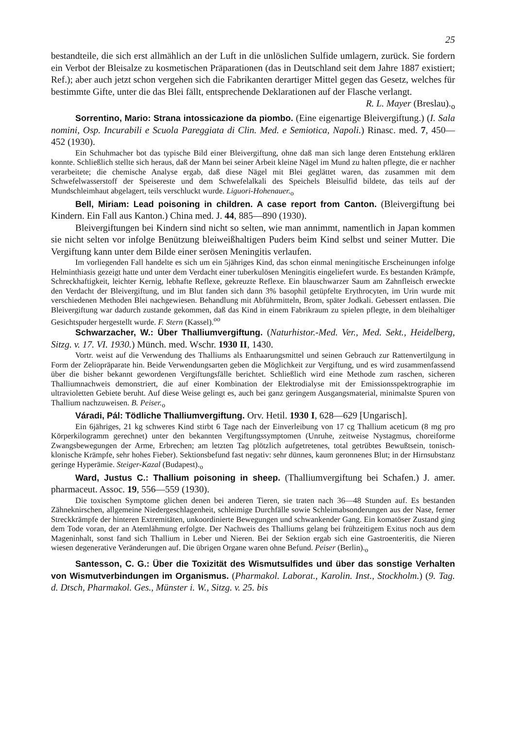25
bestandteile, die sich erst allmählich an der Luft in die unlöslichen Sulfide umlagern, zurück. Sie fordern ein Verbot der Bleisalze zu kosmetischen Präparationen (das in Deutschland seit dem Jahre 1887 existiert; Ref.); aber auch jetzt schon vergehen sich die Fabrikanten derartiger Mittel gegen das Gesetz, welches für bestimmte Gifte, unter die das Blei fällt, entsprechende Deklarationen auf der Flasche verlangt.
R. L. Mayer (Breslau).<sub>o</sub>
Sorrentino, Mario: Strana intossicazione da piombo. (Eine eigenartige Bleivergiftung.) (I. Sala nomini, Osp. Incurabili e Scuola Pareggiata di Clin. Med. e Semiotica, Napoli.) Rinasc. med. 7, 450—452 (1930).
Ein Schuhmacher bot das typische Bild einer Bleivergiftung, ohne daß man sich lange deren Entstehung erklären konnte. Schließlich stellte sich heraus, daß der Mann bei seiner Arbeit kleine Nägel im Mund zu halten pflegte, die er nachher verarbeitete; die chemische Analyse ergab, daß diese Nägel mit Blei geglättet waren, das zusammen mit dem Schwefelwasserstoff der Speisereste und dem Schwefelalkali des Speichels Bleisulfid bildete, das teils auf der Mundschleimhaut abgelagert, teils verschluckt wurde. Liguori-Hohenauer.<sub>o</sub>
Bell, Miriam: Lead poisoning in children. A case report from Canton. (Bleivergiftung bei Kindern. Ein Fall aus Kanton.) China med. J. 44, 885—890 (1930).
Bleivergiftungen bei Kindern sind nicht so selten, wie man annimmt, namentlich in Japan kommen sie nicht selten vor infolge Benützung bleiweißhaltigen Puders beim Kind selbst und seiner Mutter. Die Vergiftung kann unter dem Bilde einer serösen Meningitis verlaufen.
Im vorliegenden Fall handelte es sich um ein 5jähriges Kind, das schon einmal meningitische Erscheinungen infolge Helminthiasis gezeigt hatte und unter dem Verdacht einer tuberkulösen Meningitis eingeliefert wurde. Es bestanden Krämpfe, Schreckhaftigkeit, leichter Kernig, lebhafte Reflexe, gekreuzte Reflexe. Ein blauschwarzer Saum am Zahnfleisch erweckte den Verdacht der Bleivergiftung, und im Blut fanden sich dann 3% basophil getüpfelte Erythrocyten, im Urin wurde mit verschiedenen Methoden Blei nachgewiesen. Behandlung mit Abführmitteln, Brom, später Jodkali. Gebessert entlassen. Die Bleivergiftung war dadurch zustande gekommen, daß das Kind in einem Fabrikraum zu spielen pflegte, in dem bleihaltiger Gesichtspuder hergestellt wurde. F. Stern (Kassel).<sup>oo</sup>
Schwarzacher, W.: Über Thalliumvergiftung. (Naturhistor.-Med. Ver., Med. Sekt., Heidelberg, Sitzg. v. 17. VI. 1930.) Münch. med. Wschr. 1930 II, 1430.
Vortr. weist auf die Verwendung des Thalliums als Enthaarungsmittel und seinen Gebrauch zur Rattenvertilgung in Form der Zeliopräparate hin. Beide Verwendungsarten geben die Möglichkeit zur Vergiftung, und es wird zusammenfassend über die bisher bekannt gewordenen Vergiftungsfälle berichtet. Schließlich wird eine Methode zum raschen, sicheren Thalliumnachweis demonstriert, die auf einer Kombination der Elektrodialyse mit der Emissionsspektrographie im ultravioletten Gebiete beruht. Auf diese Weise gelingt es, auch bei ganz geringem Ausgangsmaterial, minimalste Spuren von Thallium nachzuweisen. B. Peiser.<sub>o</sub>
Váradi, Pál: Tödliche Thalliumvergiftung. Orv. Hetil. 1930 I, 628—629 [Ungarisch].
Ein 6jähriges, 21 kg schweres Kind stirbt 6 Tage nach der Einverleibung von 17 cg Thallium aceticum (8 mg pro Körperkilogramm gerechnet) unter den bekannten Vergiftungssymptomen (Unruhe, zeitweise Nystagmus, choreiforme Zwangsbewegungen der Arme, Erbrechen; am letzten Tag plötzlich aufgetretenes, total getrübtes Bewußtsein, tonisch-klonische Krämpfe, sehr hohes Fieber). Sektionsbefund fast negativ: sehr dünnes, kaum geronnenes Blut; in der Hirnsubstanz geringe Hyperämie. Steiger-Kazal (Budapest).<sub>o</sub>
Ward, Justus C.: Thallium poisoning in sheep. (Thalliumvergiftung bei Schafen.) J. amer. pharmaceut. Assoc. 19, 556—559 (1930).
Die toxischen Symptome glichen denen bei anderen Tieren, sie traten nach 36—48 Stunden auf. Es bestanden Zähneknirschen, allgemeine Niedergeschlagenheit, schleimige Durchfälle sowie Schleimabsonderungen aus der Nase, ferner Streckkrämpfe der hinteren Extremitäten, unkoordinierte Bewegungen und schwankender Gang. Ein komatöser Zustand ging dem Tode voran, der an Atemlähmung erfolgte. Der Nachweis des Thalliums gelang bei frühzeitigem Exitus noch aus dem Mageninhalt, sonst fand sich Thallium in Leber und Nieren. Bei der Sektion ergab sich eine Gastroenteritis, die Nieren wiesen degenerative Veränderungen auf. Die übrigen Organe waren ohne Befund. Peiser (Berlin).<sub>o</sub>
Santesson, C. G.: Über die Toxizität des Wismutsulfides und über das sonstige Verhalten von Wismutverbindungen im Organismus. (Pharmakol. Laborat., Karolin. Inst., Stockholm.) (9. Tag. d. Dtsch, Pharmakol. Ges., Münster i. W., Sitzg. v. 25. bis